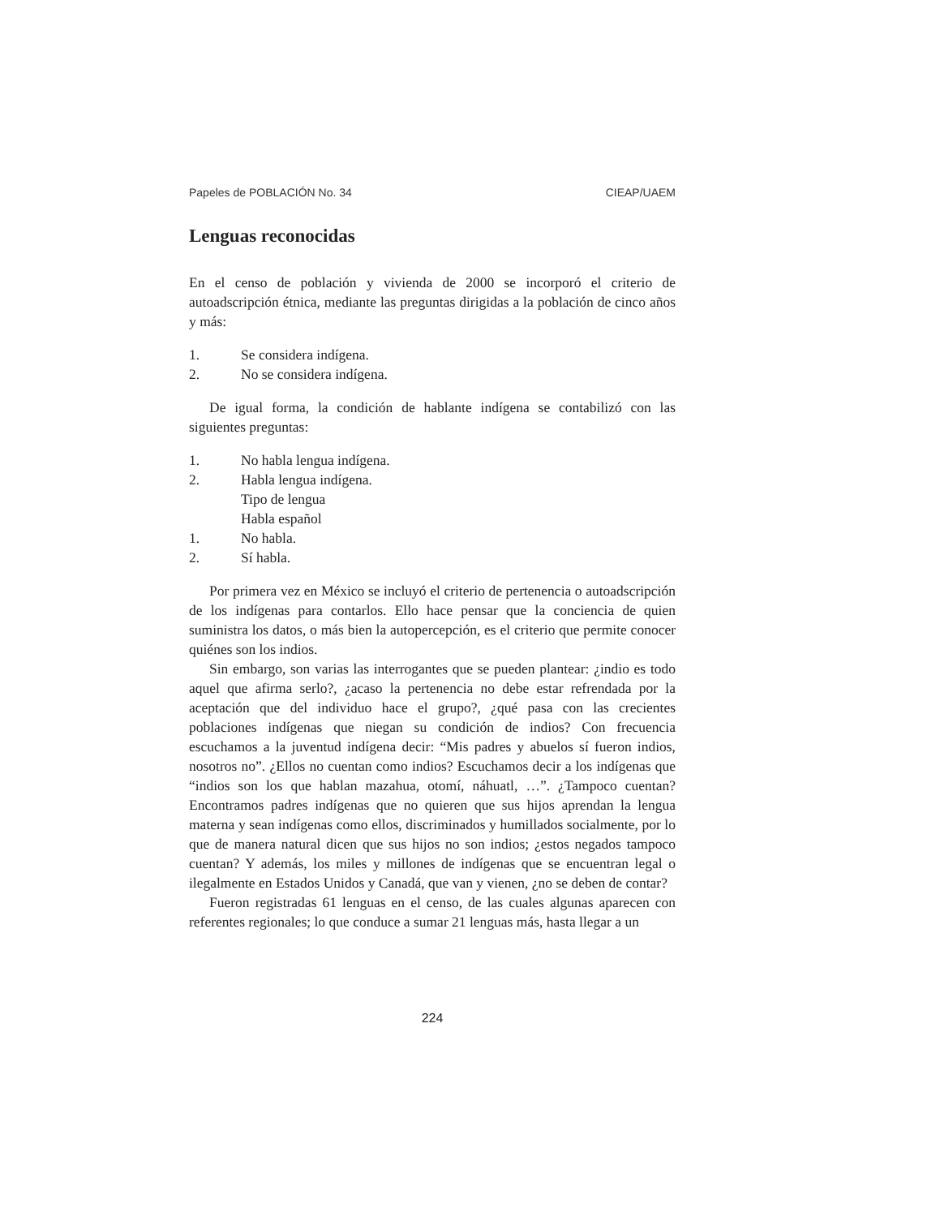Papeles de POBLACIÓN No. 34 CIEAP/UAEM
Lenguas reconocidas
En el censo de población y vivienda de 2000 se incorporó el criterio de autoadscripción étnica, mediante las preguntas dirigidas a la población de cinco años y más:
1. Se considera indígena.
2. No se considera indígena.
De igual forma, la condición de hablante indígena se contabilizó con las siguientes preguntas:
1. No habla lengua indígena.
2. Habla lengua indígena.
Tipo de lengua
Habla español
1. No habla.
2. Sí habla.
Por primera vez en México se incluyó el criterio de pertenencia o autoadscripción de los indígenas para contarlos. Ello hace pensar que la conciencia de quien suministra los datos, o más bien la autopercepción, es el criterio que permite conocer quiénes son los indios.
Sin embargo, son varias las interrogantes que se pueden plantear: ¿indio es todo aquel que afirma serlo?, ¿acaso la pertenencia no debe estar refrendada por la aceptación que del individuo hace el grupo?, ¿qué pasa con las crecientes poblaciones indígenas que niegan su condición de indios? Con frecuencia escuchamos a la juventud indígena decir: “Mis padres y abuelos sí fueron indios, nosotros no”. ¿Ellos no cuentan como indios? Escuchamos decir a los indígenas que “indios son los que hablan mazahua, otomí, náhuatl, …”. ¿Tampoco cuentan? Encontramos padres indígenas que no quieren que sus hijos aprendan la lengua materna y sean indígenas como ellos, discriminados y humillados socialmente, por lo que de manera natural dicen que sus hijos no son indios; ¿estos negados tampoco cuentan? Y además, los miles y millones de indígenas que se encuentran legal o ilegalmente en Estados Unidos y Canadá, que van y vienen, ¿no se deben de contar?
Fueron registradas 61 lenguas en el censo, de las cuales algunas aparecen con referentes regionales; lo que conduce a sumar 21 lenguas más, hasta llegar a un
224